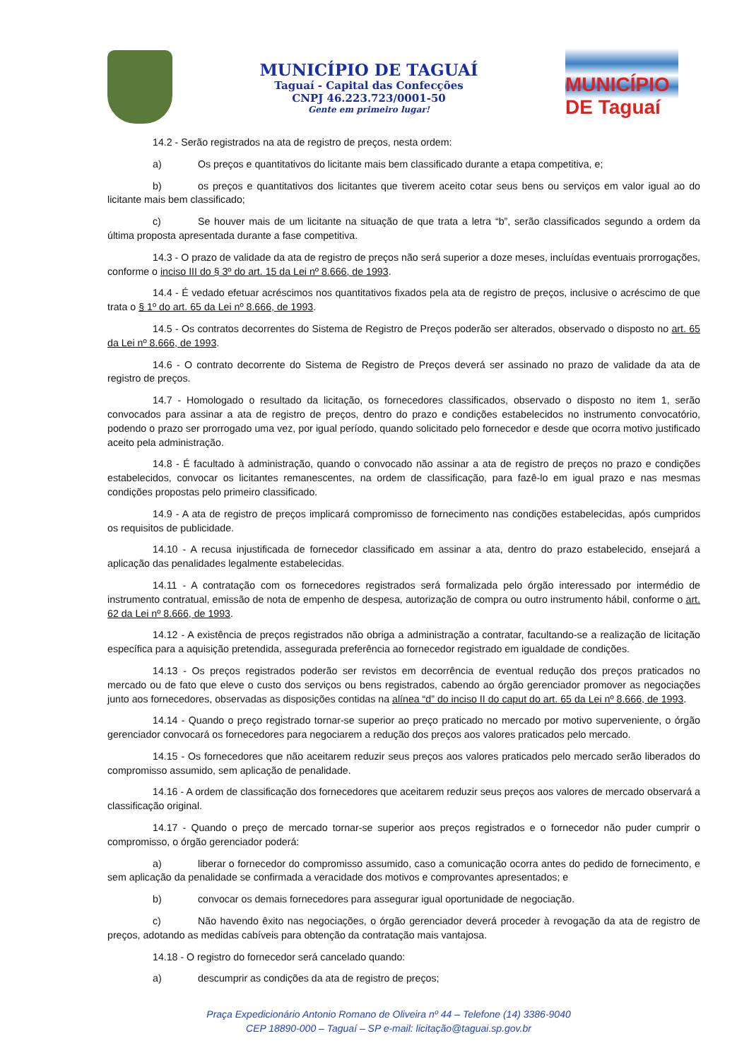MUNICÍPIO DE TAGUAÍ
Taguaí - Capital das Confecções
CNPJ 46.223.723/0001-50
Gente em primeiro lugar!
MUNICÍPIO DE Taguaí
14.2 - Serão registrados na ata de registro de preços, nesta ordem:
a) Os preços e quantitativos do licitante mais bem classificado durante a etapa competitiva, e;
b) os preços e quantitativos dos licitantes que tiverem aceito cotar seus bens ou serviços em valor igual ao do licitante mais bem classificado;
c) Se houver mais de um licitante na situação de que trata a letra “b”, serão classificados segundo a ordem da última proposta apresentada durante a fase competitiva.
14.3 - O prazo de validade da ata de registro de preços não será superior a doze meses, incluídas eventuais prorrogações, conforme o inciso III do § 3º do art. 15 da Lei nº 8.666, de 1993.
14.4 - É vedado efetuar acréscimos nos quantitativos fixados pela ata de registro de preços, inclusive o acréscimo de que trata o § 1º do art. 65 da Lei nº 8.666, de 1993.
14.5 - Os contratos decorrentes do Sistema de Registro de Preços poderão ser alterados, observado o disposto no art. 65 da Lei nº 8.666, de 1993.
14.6 - O contrato decorrente do Sistema de Registro de Preços deverá ser assinado no prazo de validade da ata de registro de preços.
14.7 - Homologado o resultado da licitação, os fornecedores classificados, observado o disposto no item 1, serão convocados para assinar a ata de registro de preços, dentro do prazo e condições estabelecidos no instrumento convocatório, podendo o prazo ser prorrogado uma vez, por igual período, quando solicitado pelo fornecedor e desde que ocorra motivo justificado aceito pela administração.
14.8 - É facultado à administração, quando o convocado não assinar a ata de registro de preços no prazo e condições estabelecidos, convocar os licitantes remanescentes, na ordem de classificação, para fazê-lo em igual prazo e nas mesmas condições propostas pelo primeiro classificado.
14.9 - A ata de registro de preços implicará compromisso de fornecimento nas condições estabelecidas, após cumpridos os requisitos de publicidade.
14.10 - A recusa injustificada de fornecedor classificado em assinar a ata, dentro do prazo estabelecido, ensejará a aplicação das penalidades legalmente estabelecidas.
14.11 - A contratação com os fornecedores registrados será formalizada pelo órgão interessado por intermédio de instrumento contratual, emissão de nota de empenho de despesa, autorização de compra ou outro instrumento hábil, conforme o art. 62 da Lei nº 8.666, de 1993.
14.12 - A existência de preços registrados não obriga a administração a contratar, facultando-se a realização de licitação específica para a aquisição pretendida, assegurada preferência ao fornecedor registrado em igualdade de condições.
14.13 - Os preços registrados poderão ser revistos em decorrência de eventual redução dos preços praticados no mercado ou de fato que eleve o custo dos serviços ou bens registrados, cabendo ao órgão gerenciador promover as negociações junto aos fornecedores, observadas as disposições contidas na alínea “d” do inciso II do caput do art. 65 da Lei nº 8.666, de 1993.
14.14 - Quando o preço registrado tornar-se superior ao preço praticado no mercado por motivo superveniente, o órgão gerenciador convocará os fornecedores para negociarem a redução dos preços aos valores praticados pelo mercado.
14.15 - Os fornecedores que não aceitarem reduzir seus preços aos valores praticados pelo mercado serão liberados do compromisso assumido, sem aplicação de penalidade.
14.16 - A ordem de classificação dos fornecedores que aceitarem reduzir seus preços aos valores de mercado observará a classificação original.
14.17 - Quando o preço de mercado tornar-se superior aos preços registrados e o fornecedor não puder cumprir o compromisso, o órgão gerenciador poderá:
a) liberar o fornecedor do compromisso assumido, caso a comunicação ocorra antes do pedido de fornecimento, e sem aplicação da penalidade se confirmada a veracidade dos motivos e comprovantes apresentados; e
b) convocar os demais fornecedores para assegurar igual oportunidade de negociação.
c) Não havendo êxito nas negociações, o órgão gerenciador deverá proceder à revogação da ata de registro de preços, adotando as medidas cabíveis para obtenção da contratação mais vantajosa.
14.18 - O registro do fornecedor será cancelado quando:
a) descumprir as condições da ata de registro de preços;
Praça Expedicionário Antonio Romano de Oliveira nº 44 – Telefone (14) 3386-9040
CEP 18890-000 – Taguaí – SP e-mail: licitação@taguai.sp.gov.br